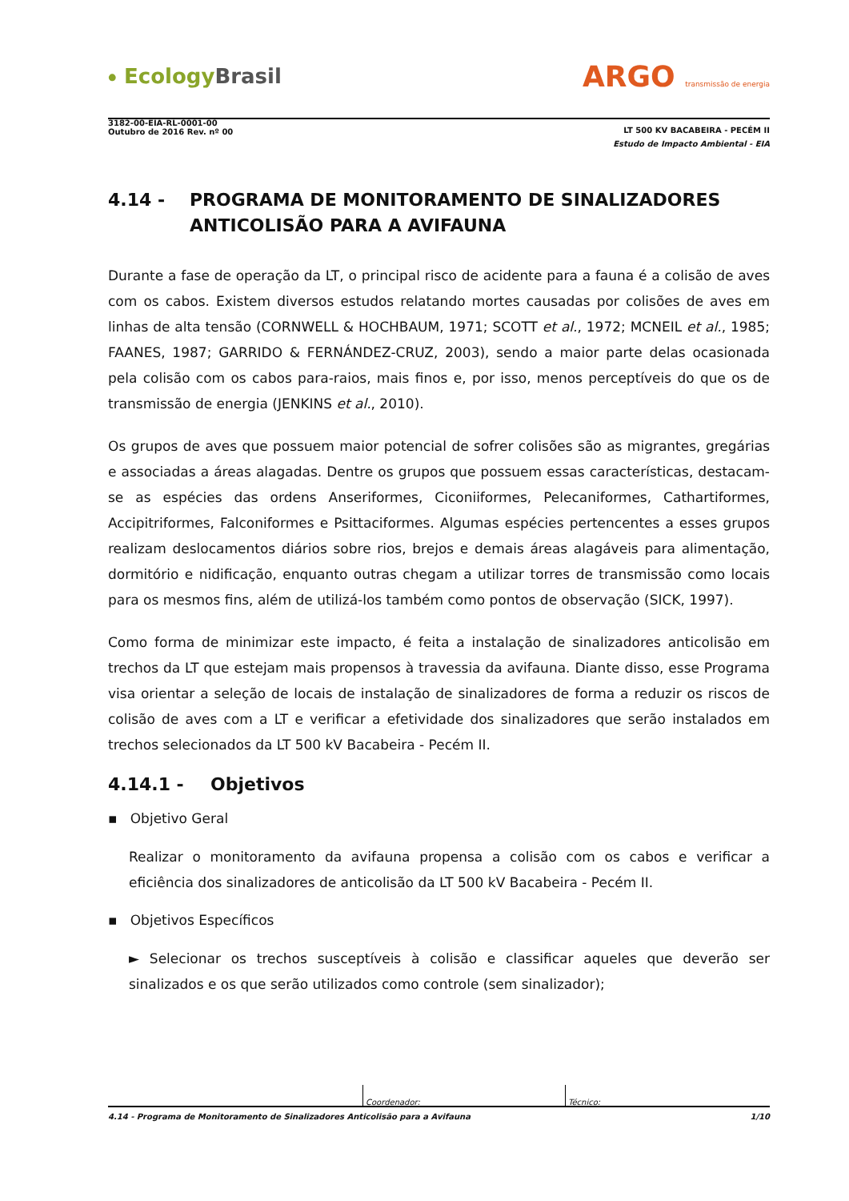⦁ Ecology Brasil
ARGO transmissão de energia
3182-00-EIA-RL-0001-00
Outubro de 2016 Rev. nº 00
LT 500 KV BACABEIRA - PECÉM II
Estudo de Impacto Ambiental - EIA
4.14 - PROGRAMA DE MONITORAMENTO DE SINALIZADORES ANTICOLISÃO PARA A AVIFAUNA
Durante a fase de operação da LT, o principal risco de acidente para a fauna é a colisão de aves com os cabos. Existem diversos estudos relatando mortes causadas por colisões de aves em linhas de alta tensão (CORNWELL & HOCHBAUM, 1971; SCOTT et al., 1972; MCNEIL et al., 1985; FAANES, 1987; GARRIDO & FERNÁNDEZ-CRUZ, 2003), sendo a maior parte delas ocasionada pela colisão com os cabos para-raios, mais finos e, por isso, menos perceptíveis do que os de transmissão de energia (JENKINS et al., 2010).
Os grupos de aves que possuem maior potencial de sofrer colisões são as migrantes, gregárias e associadas a áreas alagadas. Dentre os grupos que possuem essas características, destacam-se as espécies das ordens Anseriformes, Ciconiiformes, Pelecaniformes, Cathartiformes, Accipitriformes, Falconiformes e Psittaciformes. Algumas espécies pertencentes a esses grupos realizam deslocamentos diários sobre rios, brejos e demais áreas alagáveis para alimentação, dormitório e nidificação, enquanto outras chegam a utilizar torres de transmissão como locais para os mesmos fins, além de utilizá-los também como pontos de observação (SICK, 1997).
Como forma de minimizar este impacto, é feita a instalação de sinalizadores anticolisão em trechos da LT que estejam mais propensos à travessia da avifauna. Diante disso, esse Programa visa orientar a seleção de locais de instalação de sinalizadores de forma a reduzir os riscos de colisão de aves com a LT e verificar a efetividade dos sinalizadores que serão instalados em trechos selecionados da LT 500 kV Bacabeira - Pecém II.
4.14.1 - Objetivos
▪ Objetivo Geral
Realizar o monitoramento da avifauna propensa a colisão com os cabos e verificar a eficiência dos sinalizadores de anticolisão da LT 500 kV Bacabeira - Pecém II.
▪ Objetivos Específicos
► Selecionar os trechos susceptíveis à colisão e classificar aqueles que deverão ser sinalizados e os que serão utilizados como controle (sem sinalizador);
Coordenador: Técnico:
4.14 - Programa de Monitoramento de Sinalizadores Anticolisão para a Avifauna 1/10